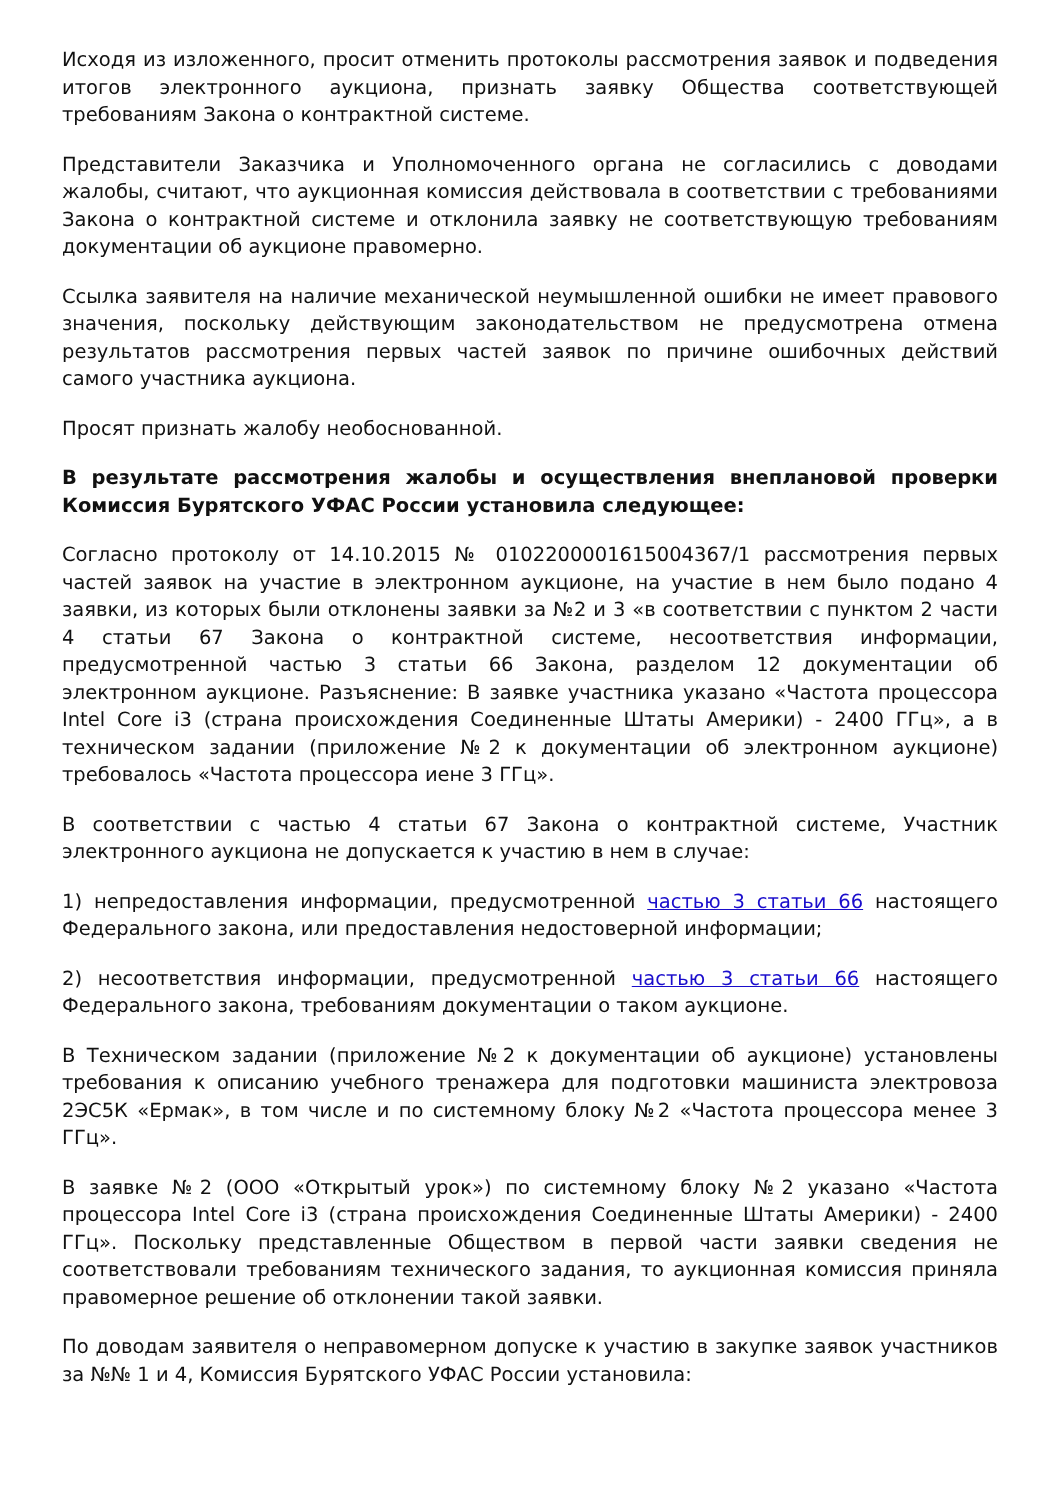Исходя из изложенного, просит отменить протоколы рассмотрения заявок и подведения итогов электронного аукциона, признать заявку Общества соответствующей требованиям Закона о контрактной системе.
Представители Заказчика и Уполномоченного органа не согласились с доводами жалобы, считают, что аукционная комиссия действовала в соответствии с требованиями Закона о контрактной системе и отклонила заявку не соответствующую требованиям документации об аукционе правомерно.
Ссылка заявителя на наличие механической неумышленной ошибки не имеет правового значения, поскольку действующим законодательством не предусмотрена отмена результатов рассмотрения первых частей заявок по причине ошибочных действий самого участника аукциона.
Просят признать жалобу необоснованной.
В результате рассмотрения жалобы и осуществления внеплановой проверки Комиссия Бурятского УФАС России установила следующее:
Согласно протоколу от 14.10.2015 № 0102200001615004367/1 рассмотрения первых частей заявок на участие в электронном аукционе, на участие в нем было подано 4 заявки, из которых были отклонены заявки за №2 и 3 «в соответствии с пунктом 2 части 4 статьи 67 Закона о контрактной системе, несоответствия информации, предусмотренной частью 3 статьи 66 Закона, разделом 12 документации об электронном аукционе. Разъяснение: В заявке участника указано «Частота процессора Intel Core i3 (страна происхождения Соединенные Штаты Америки) - 2400 ГГц», а в техническом задании (приложение №2 к документации об электронном аукционе) требовалось «Частота процессора иене 3 ГГц».
В соответствии с частью 4 статьи 67 Закона о контрактной системе, Участник электронного аукциона не допускается к участию в нем в случае:
1) непредоставления информации, предусмотренной частью 3 статьи 66 настоящего Федерального закона, или предоставления недостоверной информации;
2) несоответствия информации, предусмотренной частью 3 статьи 66 настоящего Федерального закона, требованиям документации о таком аукционе.
В Техническом задании (приложение №2 к документации об аукционе) установлены требования к описанию учебного тренажера для подготовки машиниста электровоза 2ЭС5К «Ермак», в том числе и по системному блоку №2 «Частота процессора менее 3 ГГц».
В заявке №2 (ООО «Открытый урок») по системному блоку №2 указано «Частота процессора Intel Core i3 (страна происхождения Соединенные Штаты Америки) - 2400 ГГц». Поскольку представленные Обществом в первой части заявки сведения не соответствовали требованиям технического задания, то аукционная комиссия приняла правомерное решение об отклонении такой заявки.
По доводам заявителя о неправомерном допуске к участию в закупке заявок участников за №№ 1 и 4, Комиссия Бурятского УФАС России установила: